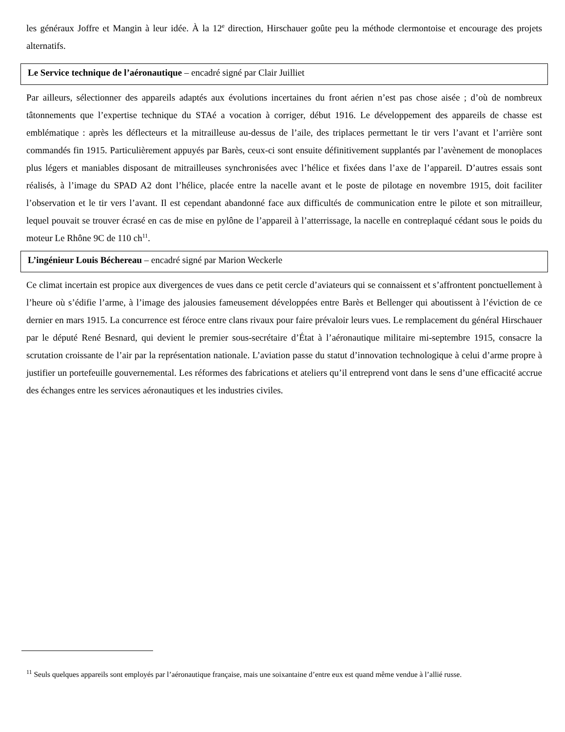les généraux Joffre et Mangin à leur idée. À la 12<sup>e</sup> direction, Hirschauer goûte peu la méthode clermontoise et encourage des projets alternatifs.
Le Service technique de l’aéronautique – encadré signé par Clair Juilliet
Par ailleurs, sélectionner des appareils adaptés aux évolutions incertaines du front aérien n’est pas chose aisée ; d’où de nombreux tâtonnements que l’expertise technique du STAé a vocation à corriger, début 1916. Le développement des appareils de chasse est emblématique : après les déflecteurs et la mitrailleuse au-dessus de l’aile, des triplaces permettant le tir vers l’avant et l’arrière sont commandés fin 1915. Particulièrement appuyés par Barès, ceux-ci sont ensuite définitivement supplantés par l’avènement de monoplaces plus légers et maniables disposant de mitrailleuses synchronisées avec l’hélice et fixées dans l’axe de l’appareil. D’autres essais sont réalisés, à l’image du SPAD A2 dont l’hélice, placée entre la nacelle avant et le poste de pilotage en novembre 1915, doit faciliter l’observation et le tir vers l’avant. Il est cependant abandonné face aux difficultés de communication entre le pilote et son mitrailleur, lequel pouvait se trouver écrasé en cas de mise en pylône de l’appareil à l’atterrissage, la nacelle en contreplaqué cédant sous le poids du moteur Le Rhône 9C de 110 ch<sup>11</sup>.
L’ingénieur Louis Béchereau – encadré signé par Marion Weckerle
Ce climat incertain est propice aux divergences de vues dans ce petit cercle d’aviateurs qui se connaissent et s’affrontent ponctuellement à l’heure où s’édifie l’arme, à l’image des jalousies fameusement développées entre Barès et Bellenger qui aboutissent à l’éviction de ce dernier en mars 1915. La concurrence est féroce entre clans rivaux pour faire prévaloir leurs vues. Le remplacement du général Hirschauer par le député René Besnard, qui devient le premier sous-secrétaire d’État à l’aéronautique militaire mi-septembre 1915, consacre la scrutation croissante de l’air par la représentation nationale. L’aviation passe du statut d’innovation technologique à celui d’arme propre à justifier un portefeuille gouvernemental. Les réformes des fabrications et ateliers qu’il entreprend vont dans le sens d’une efficacité accrue des échanges entre les services aéronautiques et les industries civiles.
<sup>11</sup> Seuls quelques appareils sont employés par l’aéronautique française, mais une soixantaine d’entre eux est quand même vendue à l’allié russe.